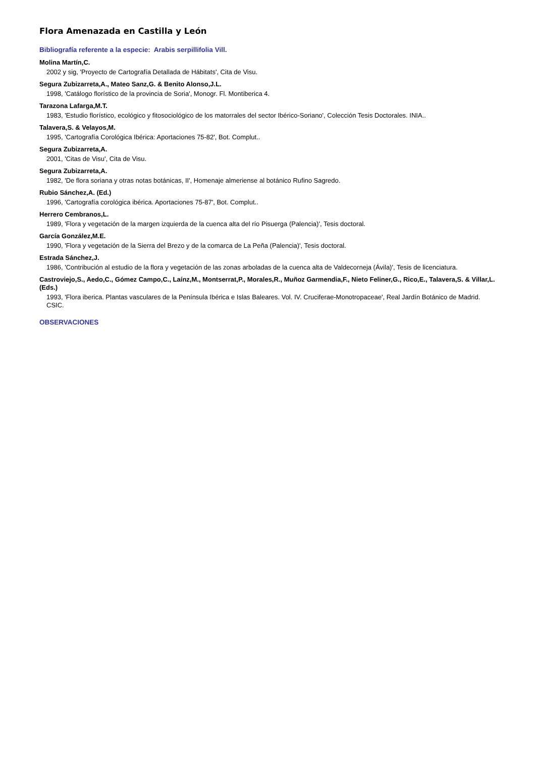Flora Amenazada en Castilla y León
Bibliografía referente a la especie: Arabis serpillifolia Vill.
Molina Martín,C.
2002 y sig, 'Proyecto de Cartografía Detallada de Hábitats', Cita de Visu.
Segura Zubizarreta,A., Mateo Sanz,G. & Benito Alonso,J.L.
1998, 'Catálogo florístico de la provincia de Soria', Monogr. Fl. Montiberica 4.
Tarazona Lafarga,M.T.
1983, 'Estudio florístico, ecológico y fitosociológico de los matorrales del sector Ibérico-Soriano', Colección Tesis Doctorales. INIA..
Talavera,S. & Velayos,M.
1995, 'Cartografía Corológica Ibérica: Aportaciones 75-82', Bot. Complut..
Segura Zubizarreta,A.
2001, 'Citas de Visu', Cita de Visu.
Segura Zubizarreta,A.
1982, 'De flora soriana y otras notas botánicas, II', Homenaje almeriense al botánico Rufino Sagredo.
Rubio Sánchez,A. (Ed.)
1996, 'Cartografía corológica ibérica. Aportaciones 75-87', Bot. Complut..
Herrero Cembranos,L.
1989, 'Flora y vegetación de la margen izquierda de la cuenca alta del río Pisuerga (Palencia)', Tesis doctoral.
García González,M.E.
1990, 'Flora y vegetación de la Sierra del Brezo y de la comarca de La Peña (Palencia)', Tesis doctoral.
Estrada Sánchez,J.
1986, 'Contribución al estudio de la flora y vegetación de las zonas arboladas de la cuenca alta de Valdecorneja (Ávila)', Tesis de licenciatura.
Castroviejo,S., Aedo,C., Gómez Campo,C., Laínz,M., Montserrat,P., Morales,R., Muñoz Garmendia,F., Nieto Feliner,G., Rico,E., Talavera,S. & Villar,L. (Eds.)
1993, 'Flora iberica. Plantas vasculares de la Península Ibérica e Islas Baleares. Vol. IV. Cruciferae-Monotropaceae', Real Jardín Botánico de Madrid. CSIC.
OBSERVACIONES